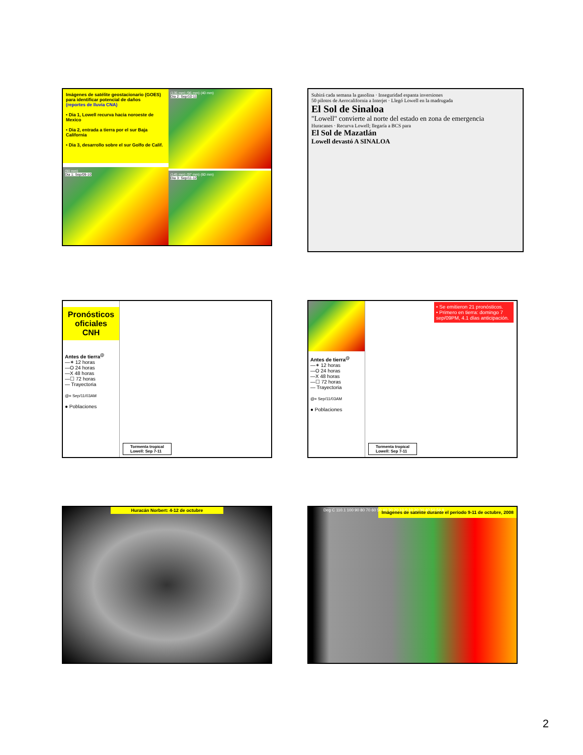Imágenes de satélite geostacionario (GOES) para identificar potencial de daños
(reportes de lluvia CNA)
• Dia 1, Lowell recurva hacia noroeste de Mexico
• Dia 2, entrada a tierra por el sur Baja California
• Dia 3, desarrollo sobre el sur Golfo de Calif.
(90 mm)
Dia 1: Sep/09-10
(135 mm) (96 mm) (40 mm)
Dia 2: Sep/10-11
(145 mm) (97 mm) (60 mm)
Dia 3: Sep/11-12
Subirá cada semana la gasolina · Inseguridad espanta inversiones
50 pilotos de Aerocalifornia a Interjet · Llegó Lowell en la madrugada
El Sol de Sinaloa
"Lowell" convierte al norte del estado en zona de emergencia
Huracanes · Recurva Lowell; llegaría a BCS para
El Sol de Mazatlán
Lowell devastó A SINALOA
Pronósticos oficiales CNH
Antes de tierra<sup>@</sup>
—✶ 12 horas
—O 24 horas
—X 48 horas
—☐ 72 horas
— Trayectoria
@= Sep/11/03AM
● Poblaciones
Tormenta tropical
Lowell: Sep 7-11
Antes de tierra<sup>@</sup>
—✶ 12 horas
—O 24 horas
—X 48 horas
—☐ 72 horas
— Trayectoria
@= Sep/11/03AM
● Poblaciones
• Se emitieron 21 pronósticos.
• Primero en tierra: domingo 7 sep/09PM, 4.1 días anticipación.
Tormenta tropical
Lowell: Sep 7-11
Huracán Norbert: 4-12 de octubre
Deg C 110.1 100 90 80 70 60 50 40 30 20 10 0 10 20 30 40 50 56.9
Imágenes de satélite durante el periodo 9-11 de octubre, 2008
2